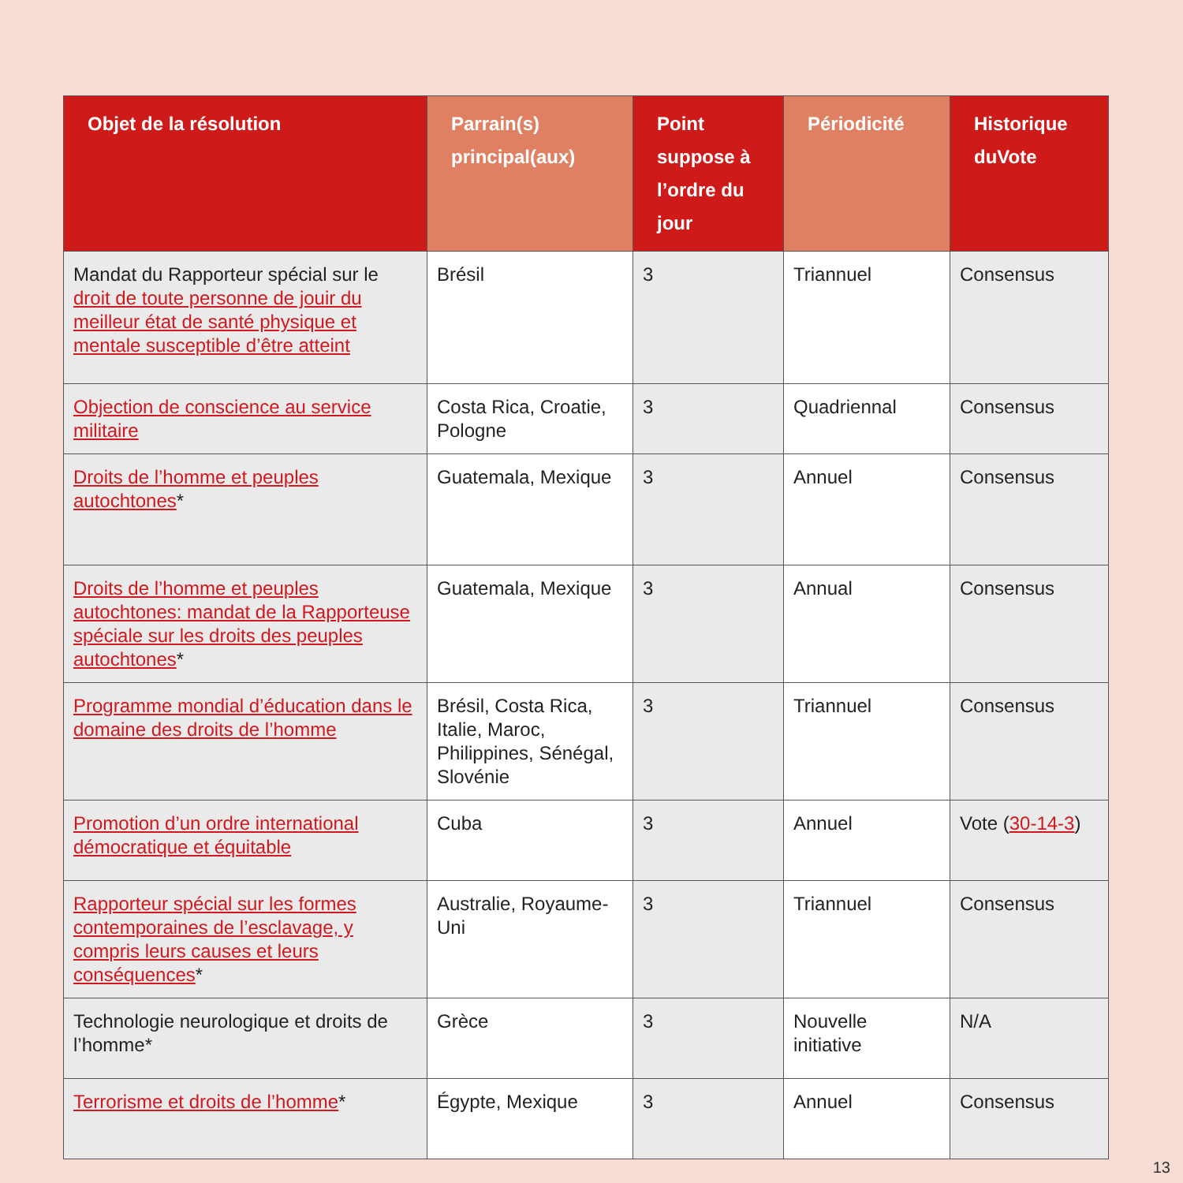| Objet de la résolution | Parrain(s) principal(aux) | Point suppose à l’ordre du jour | Périodicité | Historique duVote |
| --- | --- | --- | --- | --- |
| Mandat du Rapporteur spécial sur le droit de toute personne de jouir du meilleur état de santé physique et mentale susceptible d’être atteint | Brésil | 3 | Triannuel | Consensus |
| Objection de conscience au service militaire | Costa Rica, Croatie, Pologne | 3 | Quadriennal | Consensus |
| Droits de l’homme et peuples autochtones * | Guatemala, Mexique | 3 | Annuel | Consensus |
| Droits de l’homme et peuples autochtones: mandat de la Rapporteuse spéciale sur les droits des peuples autochtones * | Guatemala, Mexique | 3 | Annual | Consensus |
| Programme mondial d’éducation dans le domaine des droits de l’homme | Brésil, Costa Rica, Italie, Maroc, Philippines, Sénégal, Slovénie | 3 | Triannuel | Consensus |
| Promotion d’un ordre international démocratique et équitable | Cuba | 3 | Annuel | Vote ( 30-14-3 ) |
| Rapporteur spécial sur les formes contemporaines de l’esclavage, y compris leurs causes et leurs conséquences * | Australie, Royaume-Uni | 3 | Triannuel | Consensus |
| Technologie neurologique et droits de l’homme* | Grèce | 3 | Nouvelle initiative | N/A |
| Terrorisme et droits de l’homme * | Égypte, Mexique | 3 | Annuel | Consensus |
13